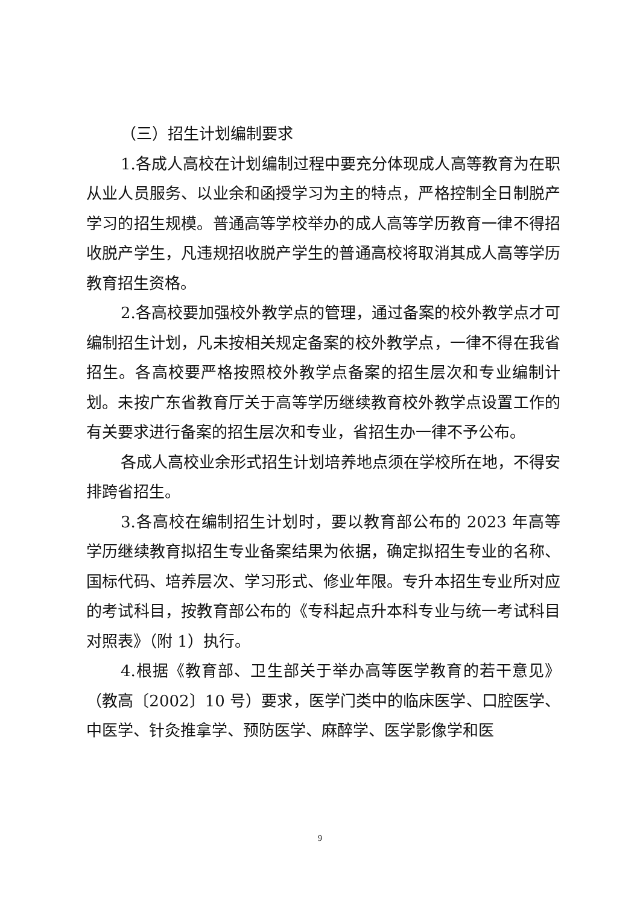（三）招生计划编制要求
1.各成人高校在计划编制过程中要充分体现成人高等教育为在职从业人员服务、以业余和函授学习为主的特点，严格控制全日制脱产学习的招生规模。普通高等学校举办的成人高等学历教育一律不得招收脱产学生，凡违规招收脱产学生的普通高校将取消其成人高等学历教育招生资格。
2.各高校要加强校外教学点的管理，通过备案的校外教学点才可编制招生计划，凡未按相关规定备案的校外教学点，一律不得在我省招生。各高校要严格按照校外教学点备案的招生层次和专业编制计划。未按广东省教育厅关于高等学历继续教育校外教学点设置工作的有关要求进行备案的招生层次和专业，省招生办一律不予公布。
各成人高校业余形式招生计划培养地点须在学校所在地，不得安排跨省招生。
3.各高校在编制招生计划时，要以教育部公布的 2023 年高等学历继续教育拟招生专业备案结果为依据，确定拟招生专业的名称、国标代码、培养层次、学习形式、修业年限。专升本招生专业所对应的考试科目，按教育部公布的《专科起点升本科专业与统一考试科目对照表》（附 1）执行。
4.根据《教育部、卫生部关于举办高等医学教育的若干意见》（教高〔2002〕10 号）要求，医学门类中的临床医学、口腔医学、中医学、针灸推拿学、预防医学、麻醉学、医学影像学和医
9